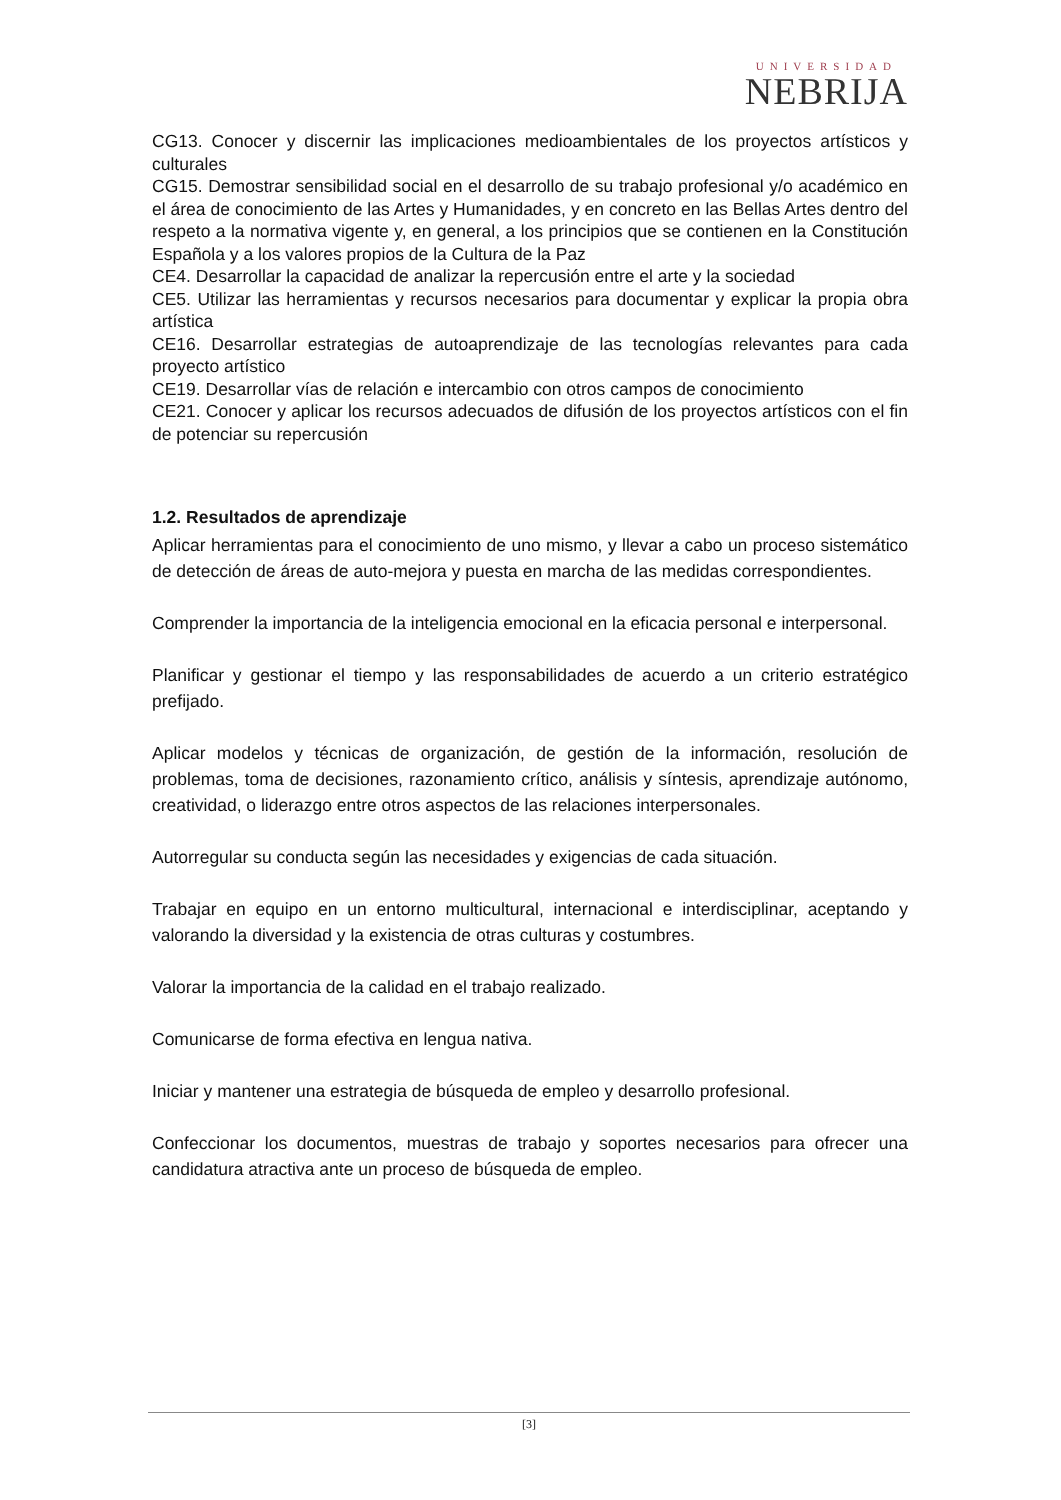UNIVERSIDAD
NEBRIJA
CG13. Conocer y discernir las implicaciones medioambientales de los proyectos artísticos y culturales
CG15. Demostrar sensibilidad social en el desarrollo de su trabajo profesional y/o académico en el área de conocimiento de las Artes y Humanidades, y en concreto en las Bellas Artes dentro del respeto a la normativa vigente y, en general, a los principios que se contienen en la Constitución Española y a los valores propios de la Cultura de la Paz
CE4. Desarrollar la capacidad de analizar la repercusión entre el arte y la sociedad
CE5. Utilizar las herramientas y recursos necesarios para documentar y explicar la propia obra artística
CE16. Desarrollar estrategias de autoaprendizaje de las tecnologías relevantes para cada proyecto artístico
CE19. Desarrollar vías de relación e intercambio con otros campos de conocimiento
CE21. Conocer y aplicar los recursos adecuados de difusión de los proyectos artísticos con el fin de potenciar su repercusión
1.2. Resultados de aprendizaje
Aplicar herramientas para el conocimiento de uno mismo, y llevar a cabo un proceso sistemático de detección de áreas de auto-mejora y puesta en marcha de las medidas correspondientes.
Comprender la importancia de la inteligencia emocional en la eficacia personal e interpersonal.
Planificar y gestionar el tiempo y las responsabilidades de acuerdo a un criterio estratégico prefijado.
Aplicar modelos y técnicas de organización, de gestión de la información, resolución de problemas, toma de decisiones, razonamiento crítico, análisis y síntesis, aprendizaje autónomo, creatividad, o liderazgo entre otros aspectos de las relaciones interpersonales.
Autorregular su conducta según las necesidades y exigencias de cada situación.
Trabajar en equipo en un entorno multicultural, internacional e interdisciplinar, aceptando y valorando la diversidad y la existencia de otras culturas y costumbres.
Valorar la importancia de la calidad en el trabajo realizado.
Comunicarse de forma efectiva en lengua nativa.
Iniciar y mantener una estrategia de búsqueda de empleo y desarrollo profesional.
Confeccionar los documentos, muestras de trabajo y soportes necesarios para ofrecer una candidatura atractiva ante un proceso de búsqueda de empleo.
[3]